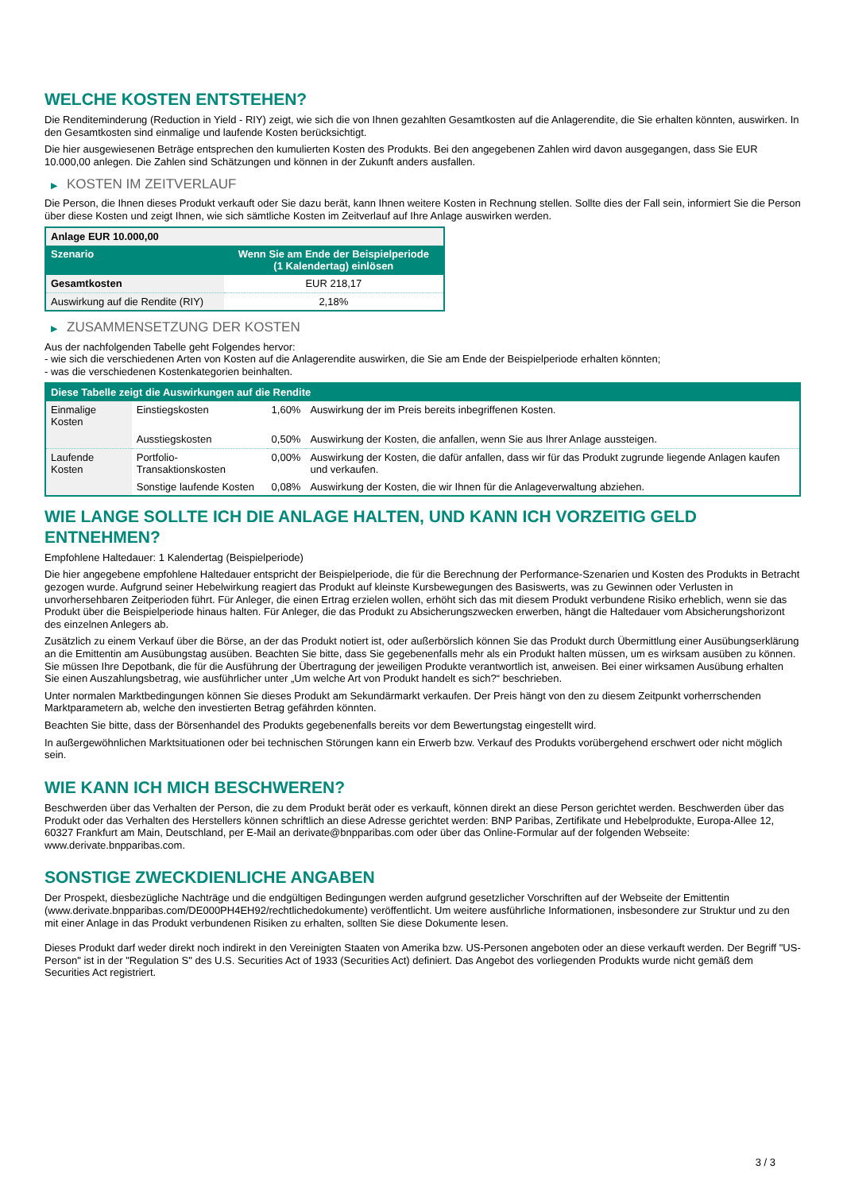WELCHE KOSTEN ENTSTEHEN?
Die Renditeminderung (Reduction in Yield - RIY) zeigt, wie sich die von Ihnen gezahlten Gesamtkosten auf die Anlagerendite, die Sie erhalten könnten, auswirken. In den Gesamtkosten sind einmalige und laufende Kosten berücksichtigt.
Die hier ausgewiesenen Beträge entsprechen den kumulierten Kosten des Produkts. Bei den angegebenen Zahlen wird davon ausgegangen, dass Sie EUR 10.000,00 anlegen. Die Zahlen sind Schätzungen und können in der Zukunft anders ausfallen.
▶ KOSTEN IM ZEITVERLAUF
Die Person, die Ihnen dieses Produkt verkauft oder Sie dazu berät, kann Ihnen weitere Kosten in Rechnung stellen. Sollte dies der Fall sein, informiert Sie die Person über diese Kosten und zeigt Ihnen, wie sich sämtliche Kosten im Zeitverlauf auf Ihre Anlage auswirken werden.
| Anlage EUR 10.000,00 | |
| Szenario | Wenn Sie am Ende der Beispielperiode (1 Kalendertag) einlösen |
| Gesamtkosten | EUR 218,17 |
| Auswirkung auf die Rendite (RIY) | 2,18% |
▶ ZUSAMMENSETZUNG DER KOSTEN
Aus der nachfolgenden Tabelle geht Folgendes hervor:
- wie sich die verschiedenen Arten von Kosten auf die Anlagerendite auswirken, die Sie am Ende der Beispielperiode erhalten könnten;
- was die verschiedenen Kostenkategorien beinhalten.
| Diese Tabelle zeigt die Auswirkungen auf die Rendite | | | |
| --- | --- | --- | --- |
| Einmalige Kosten | Einstiegskosten | 1,60% | Auswirkung der im Preis bereits inbegriffenen Kosten. |
| | Ausstiegskosten | 0,50% | Auswirkung der Kosten, die anfallen, wenn Sie aus Ihrer Anlage aussteigen. |
| Laufende Kosten | Portfolio-Transaktionskosten | 0,00% | Auswirkung der Kosten, die dafür anfallen, dass wir für das Produkt zugrunde liegende Anlagen kaufen und verkaufen. |
| | Sonstige laufende Kosten | 0,08% | Auswirkung der Kosten, die wir Ihnen für die Anlageverwaltung abziehen. |
WIE LANGE SOLLTE ICH DIE ANLAGE HALTEN, UND KANN ICH VORZEITIG GELD ENTNEHMEN?
Empfohlene Haltedauer: 1 Kalendertag (Beispielperiode)
Die hier angegebene empfohlene Haltedauer entspricht der Beispielperiode, die für die Berechnung der Performance-Szenarien und Kosten des Produkts in Betracht gezogen wurde. Aufgrund seiner Hebelwirkung reagiert das Produkt auf kleinste Kursbewegungen des Basiswerts, was zu Gewinnen oder Verlusten in unvorhersehbaren Zeitperioden führt. Für Anleger, die einen Ertrag erzielen wollen, erhöht sich das mit diesem Produkt verbundene Risiko erheblich, wenn sie das Produkt über die Beispielperiode hinaus halten. Für Anleger, die das Produkt zu Absicherungszwecken erwerben, hängt die Haltedauer vom Absicherungshorizont des einzelnen Anlegers ab.
Zusätzlich zu einem Verkauf über die Börse, an der das Produkt notiert ist, oder außerbörslich können Sie das Produkt durch Übermittlung einer Ausübungserklärung an die Emittentin am Ausübungstag ausüben. Beachten Sie bitte, dass Sie gegebenenfalls mehr als ein Produkt halten müssen, um es wirksam ausüben zu können. Sie müssen Ihre Depotbank, die für die Ausführung der Übertragung der jeweiligen Produkte verantwortlich ist, anweisen. Bei einer wirksamen Ausübung erhalten Sie einen Auszahlungsbetrag, wie ausführlicher unter „Um welche Art von Produkt handelt es sich?“ beschrieben.
Unter normalen Marktbedingungen können Sie dieses Produkt am Sekundärmarkt verkaufen. Der Preis hängt von den zu diesem Zeitpunkt vorherrschenden Marktparametern ab, welche den investierten Betrag gefährden könnten.
Beachten Sie bitte, dass der Börsenhandel des Produkts gegebenenfalls bereits vor dem Bewertungstag eingestellt wird.
In außergewöhnlichen Marktsituationen oder bei technischen Störungen kann ein Erwerb bzw. Verkauf des Produkts vorübergehend erschwert oder nicht möglich sein.
WIE KANN ICH MICH BESCHWEREN?
Beschwerden über das Verhalten der Person, die zu dem Produkt berät oder es verkauft, können direkt an diese Person gerichtet werden. Beschwerden über das Produkt oder das Verhalten des Herstellers können schriftlich an diese Adresse gerichtet werden: BNP Paribas, Zertifikate und Hebelprodukte, Europa-Allee 12, 60327 Frankfurt am Main, Deutschland, per E-Mail an derivate@bnpparibas.com oder über das Online-Formular auf der folgenden Webseite: www.derivate.bnpparibas.com.
SONSTIGE ZWECKDIENLICHE ANGABEN
Der Prospekt, diesbezügliche Nachträge und die endgültigen Bedingungen werden aufgrund gesetzlicher Vorschriften auf der Webseite der Emittentin (www.derivate.bnpparibas.com/DE000PH4EH92/rechtlichedokumente) veröffentlicht. Um weitere ausführliche Informationen, insbesondere zur Struktur und zu den mit einer Anlage in das Produkt verbundenen Risiken zu erhalten, sollten Sie diese Dokumente lesen.
Dieses Produkt darf weder direkt noch indirekt in den Vereinigten Staaten von Amerika bzw. US-Personen angeboten oder an diese verkauft werden. Der Begriff "US-Person" ist in der "Regulation S" des U.S. Securities Act of 1933 (Securities Act) definiert. Das Angebot des vorliegenden Produkts wurde nicht gemäß dem Securities Act registriert.
3 / 3